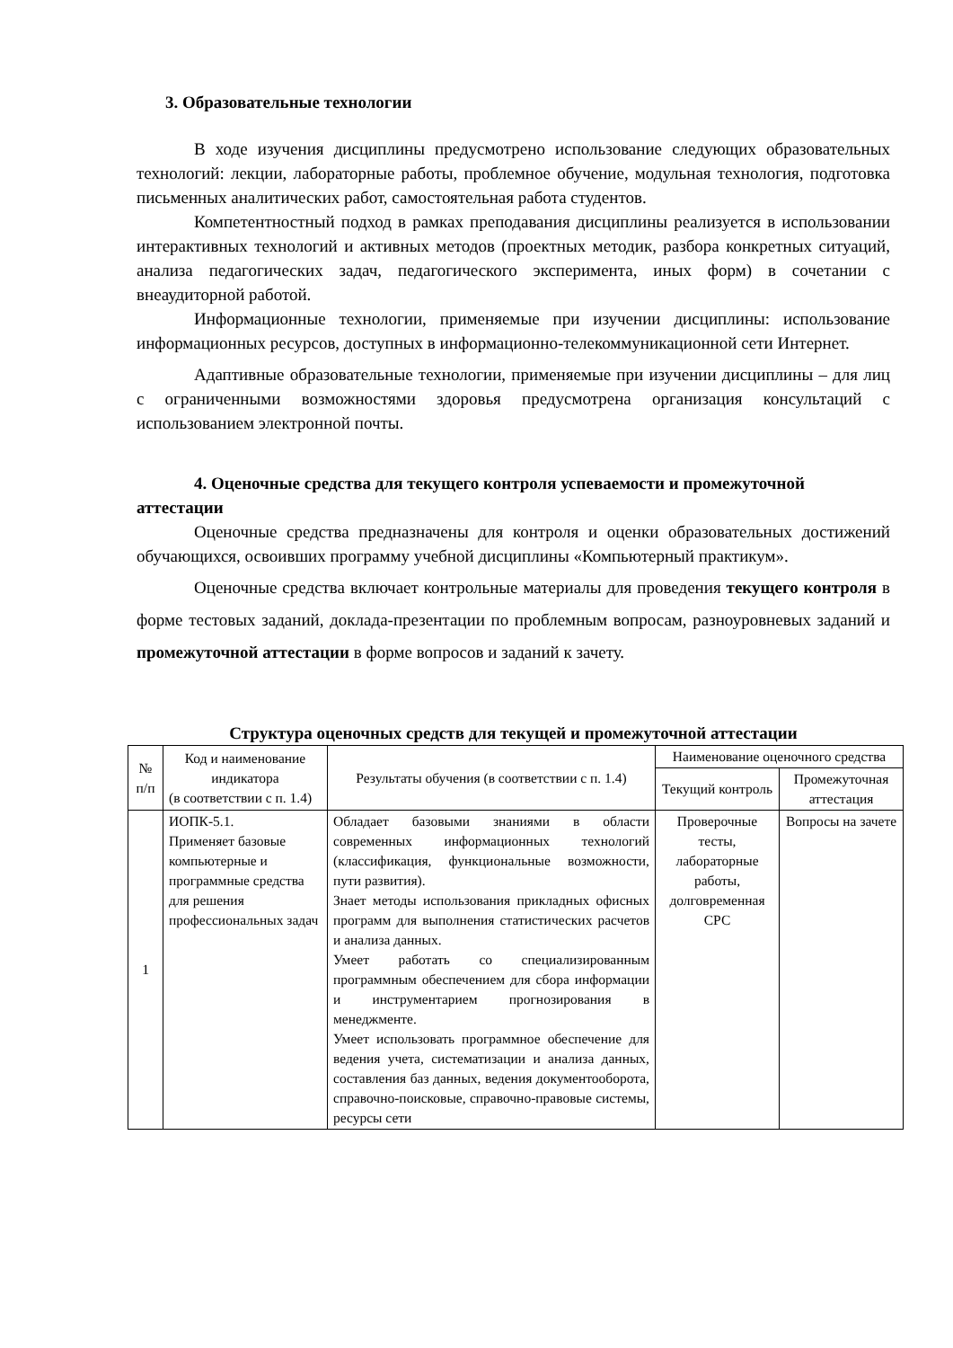3. Образовательные технологии
В ходе изучения дисциплины предусмотрено использование следующих образовательных технологий: лекции, лабораторные работы, проблемное обучение, модульная технология, подготовка письменных аналитических работ, самостоятельная работа студентов.
Компетентностный подход в рамках преподавания дисциплины реализуется в использовании интерактивных технологий и активных методов (проектных методик, разбора конкретных ситуаций, анализа педагогических задач, педагогического эксперимента, иных форм) в сочетании с внеаудиторной работой.
Информационные технологии, применяемые при изучении дисциплины: использование информационных ресурсов, доступных в информационно-телекоммуникационной сети Интернет.
Адаптивные образовательные технологии, применяемые при изучении дисциплины – для лиц с ограниченными возможностями здоровья предусмотрена организация консультаций с использованием электронной почты.
4. Оценочные средства для текущего контроля успеваемости и промежуточной аттестации
Оценочные средства предназначены для контроля и оценки образовательных достижений обучающихся, освоивших программу учебной дисциплины «Компьютерный практикум».
Оценочные средства включает контрольные материалы для проведения текущего контроля в форме тестовых заданий, доклада-презентации по проблемным вопросам, разноуровневых заданий и промежуточной аттестации в форме вопросов и заданий к зачету.
Структура оценочных средств для текущей и промежуточной аттестации
| № п/п | Код и наименование индикатора (в соответствии с п. 1.4) | Результаты обучения (в соответствии с п. 1.4) | Наименование оценочного средства | |
| --- | --- | --- | --- | --- |
| | | | Текущий контроль | Промежуточная аттестация |
| 1 | ИОПК-5.1. Применяет базовые компьютерные и программные средства для решения профессиональных задач | Обладает базовыми знаниями в области современных информационных технологий (классификация, функциональные возможности, пути развития). Знает методы использования прикладных офисных программ для выполнения статистических расчетов и анализа данных. Умеет работать со специализированным программным обеспечением для сбора информации и инструментарием прогнозирования в менеджменте. Умеет использовать программное обеспечение для ведения учета, систематизации и анализа данных, составления баз данных, ведения документооборота, справочно-поисковые, справочно-правовые системы, ресурсы сети | Проверочные тесты, лабораторные работы, долговременная СРС | Вопросы на зачете |